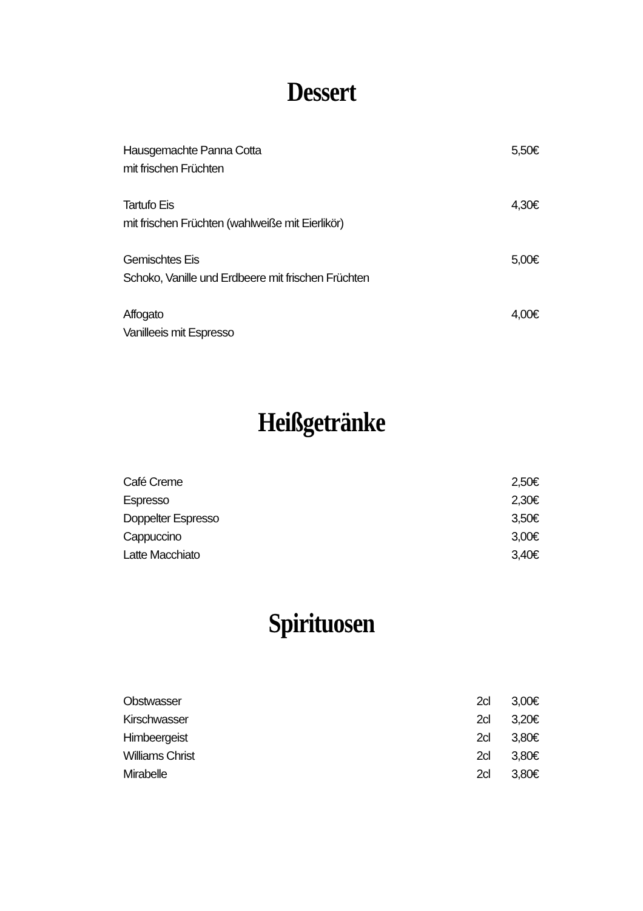Dessert
| Hausgemachte Panna Cotta mit frischen Früchten | 5,50€ |
| Tartufo Eis mit frischen Früchten (wahlweiße mit Eierlikör) | 4,30€ |
| Gemischtes Eis Schoko, Vanille und Erdbeere mit frischen Früchten | 5,00€ |
| Affogato Vanilleeis mit Espresso | 4,00€ |
Heißgetränke
| Café Creme | 2,50€ |
| Espresso | 2,30€ |
| Doppelter Espresso | 3,50€ |
| Cappuccino | 3,00€ |
| Latte Macchiato | 3,40€ |
Spirituosen
| Obstwasser | 2cl | 3,00€ |
| Kirschwasser | 2cl | 3,20€ |
| Himbeergeist | 2cl | 3,80€ |
| Williams Christ | 2cl | 3,80€ |
| Mirabelle | 2cl | 3,80€ |